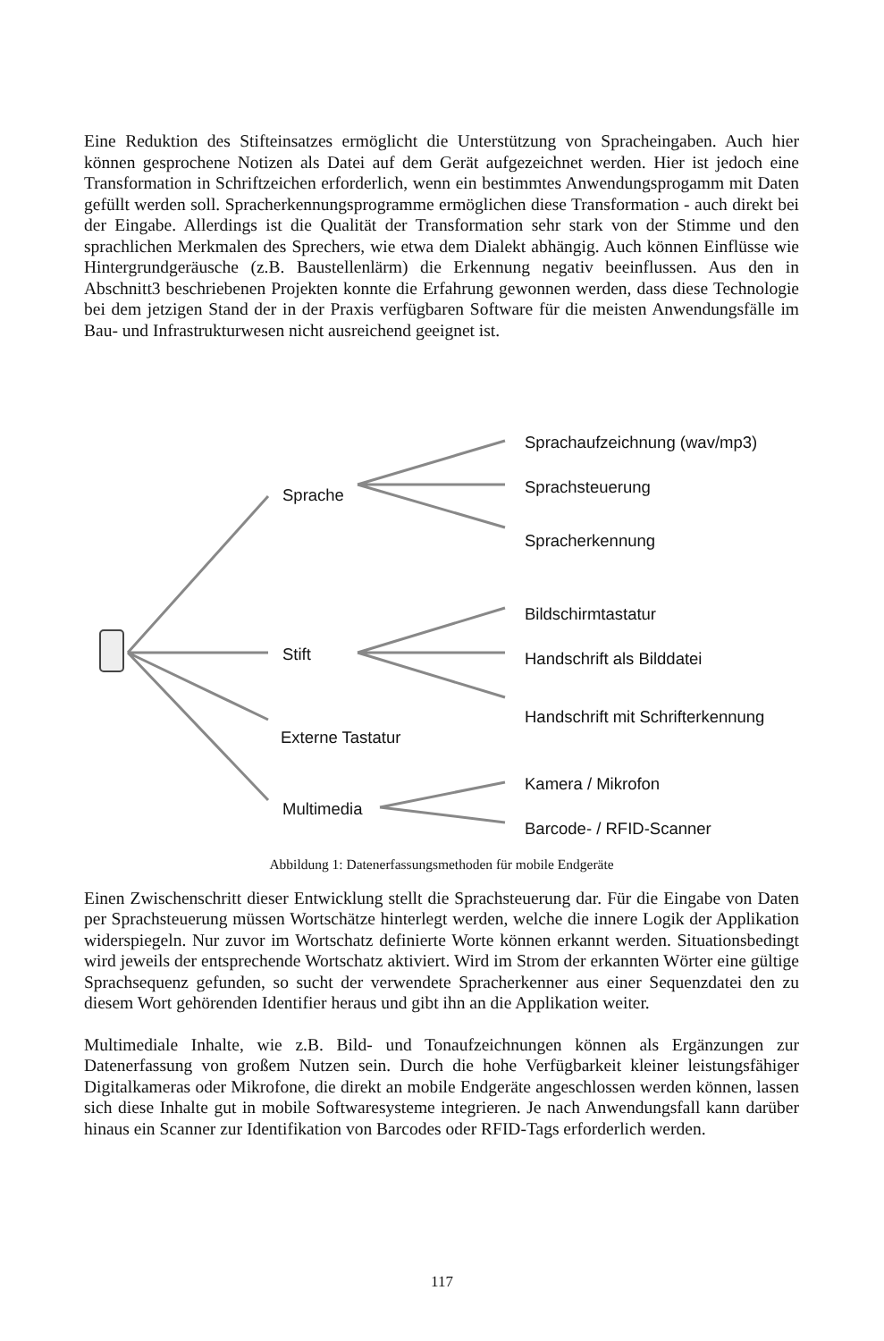Eine Reduktion des Stifteinsatzes ermöglicht die Unterstützung von Spracheingaben. Auch hier können gesprochene Notizen als Datei auf dem Gerät aufgezeichnet werden. Hier ist jedoch eine Transformation in Schriftzeichen erforderlich, wenn ein bestimmtes Anwendungsprogamm mit Daten gefüllt werden soll. Spracherkennungsprogramme ermöglichen diese Transformation - auch direkt bei der Eingabe. Allerdings ist die Qualität der Transformation sehr stark von der Stimme und den sprachlichen Merkmalen des Sprechers, wie etwa dem Dialekt abhängig. Auch können Einflüsse wie Hintergrundgeräusche (z.B. Baustellenlärm) die Erkennung negativ beeinflussen. Aus den in Abschnitt3 beschriebenen Projekten konnte die Erfahrung gewonnen werden, dass diese Technologie bei dem jetzigen Stand der in der Praxis verfügbaren Software für die meisten Anwendungsfälle im Bau- und Infrastrukturwesen nicht ausreichend geeignet ist.
Sprachaufzeichnung (wav/mp3)
Sprache Sprachsteuerung
Spracherkennung
Bildschirmtastatur
Stift Handschrift als Bilddatei
Handschrift mit Schrifterkennung
Externe Tastatur
Kamera / Mikrofon
Multimedia
Barcode- / RFID-Scanner
Abbildung 1: Datenerfassungsmethoden für mobile Endgeräte
Einen Zwischenschritt dieser Entwicklung stellt die Sprachsteuerung dar. Für die Eingabe von Daten per Sprachsteuerung müssen Wortschätze hinterlegt werden, welche die innere Logik der Applikation widerspiegeln. Nur zuvor im Wortschatz definierte Worte können erkannt werden. Situationsbedingt wird jeweils der entsprechende Wortschatz aktiviert. Wird im Strom der erkannten Wörter eine gültige Sprachsequenz gefunden, so sucht der verwendete Spracherkenner aus einer Sequenzdatei den zu diesem Wort gehörenden Identifier heraus und gibt ihn an die Applikation weiter.
Multimediale Inhalte, wie z.B. Bild- und Tonaufzeichnungen können als Ergänzungen zur Datenerfassung von großem Nutzen sein. Durch die hohe Verfügbarkeit kleiner leistungsfähiger Digitalkameras oder Mikrofone, die direkt an mobile Endgeräte angeschlossen werden können, lassen sich diese Inhalte gut in mobile Softwaresysteme integrieren. Je nach Anwendungsfall kann darüber hinaus ein Scanner zur Identifikation von Barcodes oder RFID-Tags erforderlich werden.
117